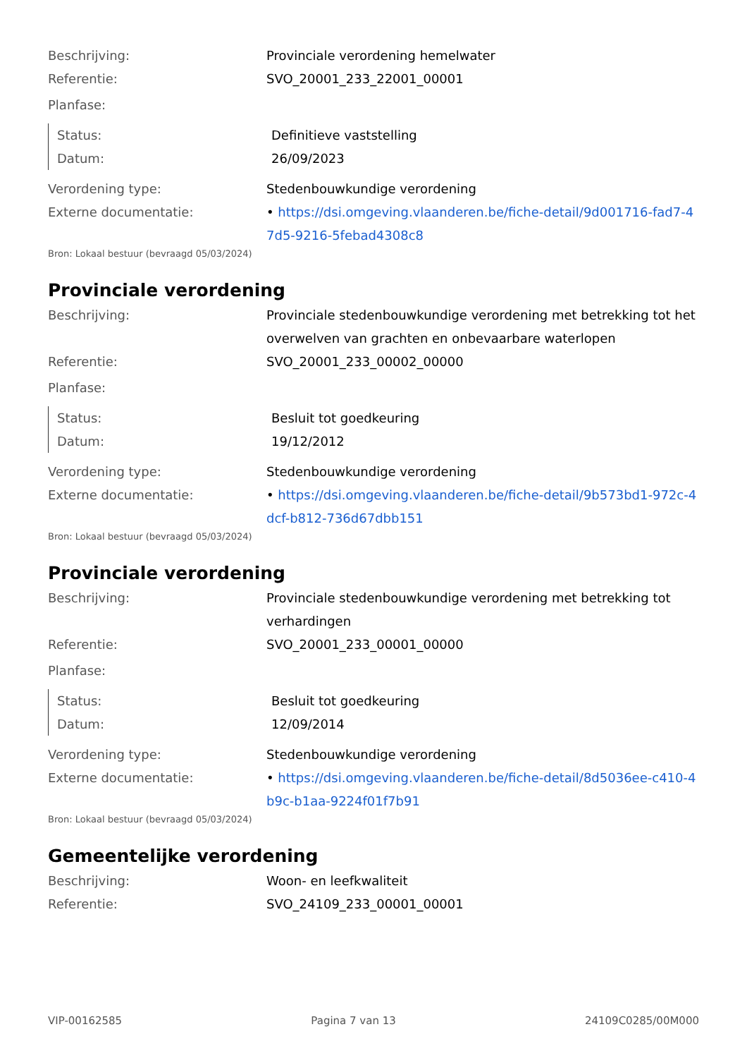Beschrijving: Provinciale verordening hemelwater
Referentie: SVO_20001_233_22001_00001
Planfase:
Status: Definitieve vaststelling
Datum: 26/09/2023
Verordening type: Stedenbouwkundige verordening
Externe documentatie: • https://dsi.omgeving.vlaanderen.be/fiche-detail/9d001716-fad7-47d5-9216-5febad4308c8
Bron: Lokaal bestuur (bevraagd 05/03/2024)
Provinciale verordening
Beschrijving: Provinciale stedenbouwkundige verordening met betrekking tot het overwelven van grachten en onbevaarbare waterlopen
Referentie: SVO_20001_233_00002_00000
Planfase:
Status: Besluit tot goedkeuring
Datum: 19/12/2012
Verordening type: Stedenbouwkundige verordening
Externe documentatie: • https://dsi.omgeving.vlaanderen.be/fiche-detail/9b573bd1-972c-4dcf-b812-736d67dbb151
Bron: Lokaal bestuur (bevraagd 05/03/2024)
Provinciale verordening
Beschrijving: Provinciale stedenbouwkundige verordening met betrekking tot verhardingen
Referentie: SVO_20001_233_00001_00000
Planfase:
Status: Besluit tot goedkeuring
Datum: 12/09/2014
Verordening type: Stedenbouwkundige verordening
Externe documentatie: • https://dsi.omgeving.vlaanderen.be/fiche-detail/8d5036ee-c410-4b9c-b1aa-9224f01f7b91
Bron: Lokaal bestuur (bevraagd 05/03/2024)
Gemeentelijke verordening
Beschrijving: Woon- en leefkwaliteit
Referentie: SVO_24109_233_00001_00001
VIP-00162585 Pagina 7 van 13 24109C0285/00M000